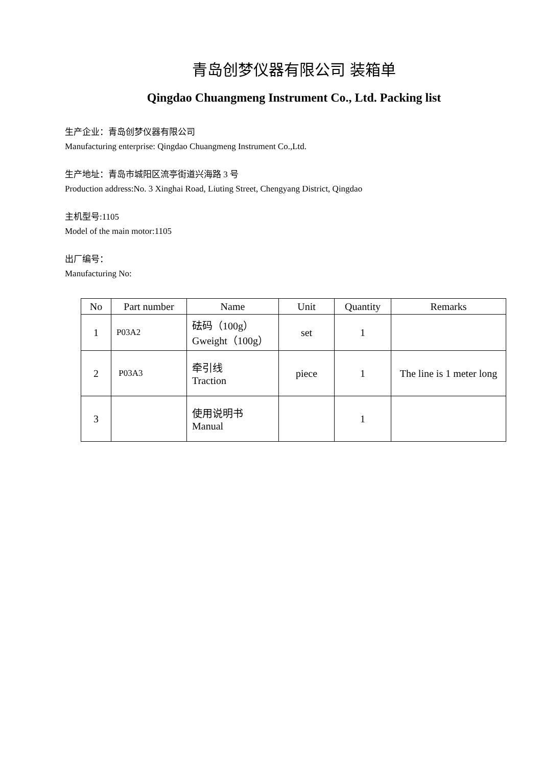青岛创梦仪器有限公司 装箱单
Qingdao Chuangmeng Instrument Co., Ltd. Packing list
生产企业：青岛创梦仪器有限公司
Manufacturing enterprise: Qingdao Chuangmeng Instrument Co.,Ltd.
生产地址：青岛市城阳区流亭街道兴海路 3 号
Production address:No. 3 Xinghai Road, Liuting Street, Chengyang District, Qingdao
主机型号:1105
Model of the main motor:1105
出厂编号：
Manufacturing No:
| No | Part number | Name | Unit | Quantity | Remarks |
| --- | --- | --- | --- | --- | --- |
| 1 | P03A2 | 砝码（100g） Gweight（100g） | set | 1 | |
| 2 | P03A3 | 牵引线 Traction | piece | 1 | The line is 1 meter long |
| 3 | | 使用说明书 Manual | | 1 | |